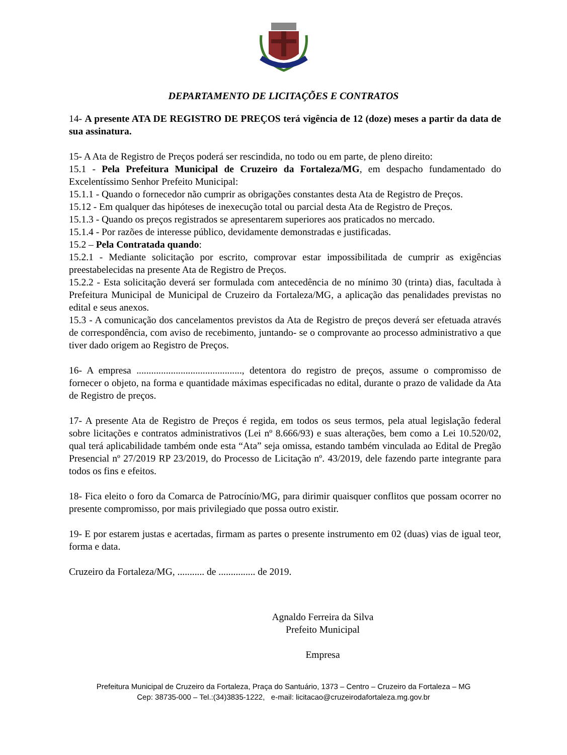DEPARTAMENTO DE LICITAÇÕES E CONTRATOS
14- A presente ATA DE REGISTRO DE PREÇOS terá vigência de 12 (doze) meses a partir da data de sua assinatura.
15- A Ata de Registro de Preços poderá ser rescindida, no todo ou em parte, de pleno direito:
15.1 - Pela Prefeitura Municipal de Cruzeiro da Fortaleza/MG, em despacho fundamentado do Excelentíssimo Senhor Prefeito Municipal:
15.1.1 - Quando o fornecedor não cumprir as obrigações constantes desta Ata de Registro de Preços.
15.12 - Em qualquer das hipóteses de inexecução total ou parcial desta Ata de Registro de Preços.
15.1.3 - Quando os preços registrados se apresentarem superiores aos praticados no mercado.
15.1.4 - Por razões de interesse público, devidamente demonstradas e justificadas.
15.2 – Pela Contratada quando:
15.2.1 - Mediante solicitação por escrito, comprovar estar impossibilitada de cumprir as exigências preestabelecidas na presente Ata de Registro de Preços.
15.2.2 - Esta solicitação deverá ser formulada com antecedência de no mínimo 30 (trinta) dias, facultada à Prefeitura Municipal de Municipal de Cruzeiro da Fortaleza/MG, a aplicação das penalidades previstas no edital e seus anexos.
15.3 - A comunicação dos cancelamentos previstos da Ata de Registro de preços deverá ser efetuada através de correspondência, com aviso de recebimento, juntando- se o comprovante ao processo administrativo a que tiver dado origem ao Registro de Preços.
16- A empresa ..........................................., detentora do registro de preços, assume o compromisso de fornecer o objeto, na forma e quantidade máximas especificadas no edital, durante o prazo de validade da Ata de Registro de preços.
17- A presente Ata de Registro de Preços é regida, em todos os seus termos, pela atual legislação federal sobre licitações e contratos administrativos (Lei nº 8.666/93) e suas alterações, bem como a Lei 10.520/02, qual terá aplicabilidade também onde esta “Ata” seja omissa, estando também vinculada ao Edital de Pregão Presencial nº 27/2019 RP 23/2019, do Processo de Licitação nº. 43/2019, dele fazendo parte integrante para todos os fins e efeitos.
18- Fica eleito o foro da Comarca de Patrocínio/MG, para dirimir quaisquer conflitos que possam ocorrer no presente compromisso, por mais privilegiado que possa outro existir.
19- E por estarem justas e acertadas, firmam as partes o presente instrumento em 02 (duas) vias de igual teor, forma e data.
Cruzeiro da Fortaleza/MG, ........... de ............... de 2019.
Agnaldo Ferreira da Silva
Prefeito Municipal
Empresa
Prefeitura Municipal de Cruzeiro da Fortaleza, Praça do Santuário, 1373 – Centro – Cruzeiro da Fortaleza – MG
Cep: 38735-000 – Tel.:(34)3835-1222, e-mail: licitacao@cruzeirodafortaleza.mg.gov.br